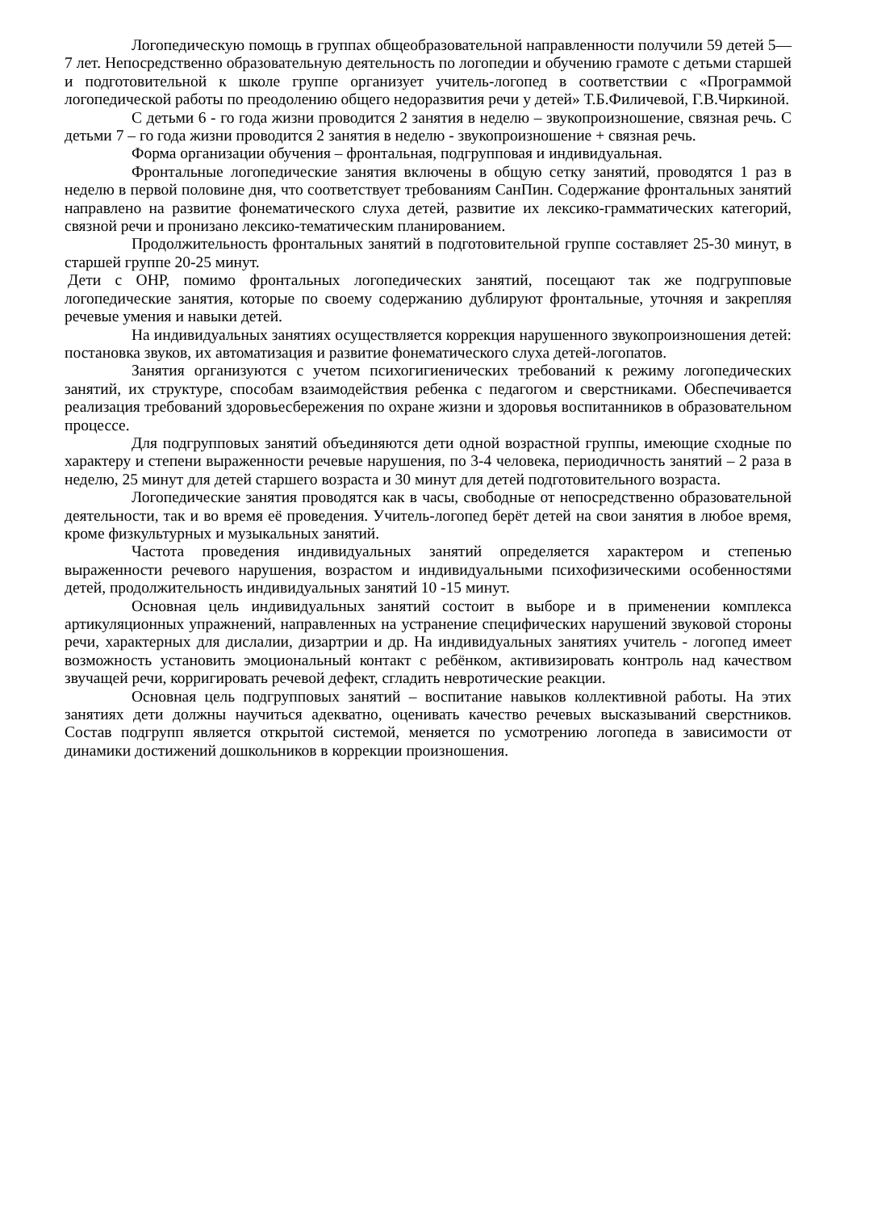Логопедическую помощь в группах общеобразовательной направленности получили 59 детей 5—7 лет. Непосредственно образовательную деятельность по логопедии и обучению грамоте с детьми старшей и подготовительной к школе группе организует учитель-логопед в соответствии с «Программой логопедической работы по преодолению общего недоразвития речи у детей» Т.Б.Филичевой, Г.В.Чиркиной.
С детьми 6 - го года жизни проводится 2 занятия в неделю – звукопроизношение, связная речь. С детьми 7 – го года жизни проводится 2 занятия в неделю - звукопроизношение + связная речь.
Форма организации обучения – фронтальная, подгрупповая и индивидуальная.
Фронтальные логопедические занятия включены в общую сетку занятий, проводятся 1 раз в неделю в первой половине дня, что соответствует требованиям СанПин. Содержание фронтальных занятий направлено на развитие фонематического слуха детей, развитие их лексико-грамматических категорий, связной речи и пронизано лексико-тематическим планированием.
Продолжительность фронтальных занятий в подготовительной группе составляет 25-30 минут, в старшей группе 20-25 минут.
Дети с ОНР, помимо фронтальных логопедических занятий, посещают так же подгрупповые логопедические занятия, которые по своему содержанию дублируют фронтальные, уточняя и закрепляя речевые умения и навыки детей.
На индивидуальных занятиях осуществляется коррекция нарушенного звукопроизношения детей: постановка звуков, их автоматизация и развитие фонематического слуха детей-логопатов.
Занятия организуются с учетом психогигиенических требований к режиму логопедических занятий, их структуре, способам взаимодействия ребенка с педагогом и сверстниками. Обеспечивается реализация требований здоровьесбережения по охране жизни и здоровья воспитанников в образовательном процессе.
Для подгрупповых занятий объединяются дети одной возрастной группы, имеющие сходные по характеру и степени выраженности речевые нарушения, по 3-4 человека, периодичность занятий – 2 раза в неделю, 25 минут для детей старшего возраста и 30 минут для детей подготовительного возраста.
Логопедические занятия проводятся как в часы, свободные от непосредственно образовательной деятельности, так и во время её проведения. Учитель-логопед берёт детей на свои занятия в любое время, кроме физкультурных и музыкальных занятий.
Частота проведения индивидуальных занятий определяется характером и степенью выраженности речевого нарушения, возрастом и индивидуальными психофизическими особенностями детей, продолжительность индивидуальных занятий 10 -15 минут.
Основная цель индивидуальных занятий состоит в выборе и в применении комплекса артикуляционных упражнений, направленных на устранение специфических нарушений звуковой стороны речи, характерных для дислалии, дизартрии и др. На индивидуальных занятиях учитель - логопед имеет возможность установить эмоциональный контакт с ребёнком, активизировать контроль над качеством звучащей речи, корригировать речевой дефект, сгладить невротические реакции.
Основная цель подгрупповых занятий – воспитание навыков коллективной работы. На этих занятиях дети должны научиться адекватно, оценивать качество речевых высказываний сверстников. Состав подгрупп является открытой системой, меняется по усмотрению логопеда в зависимости от динамики достижений дошкольников в коррекции произношения.